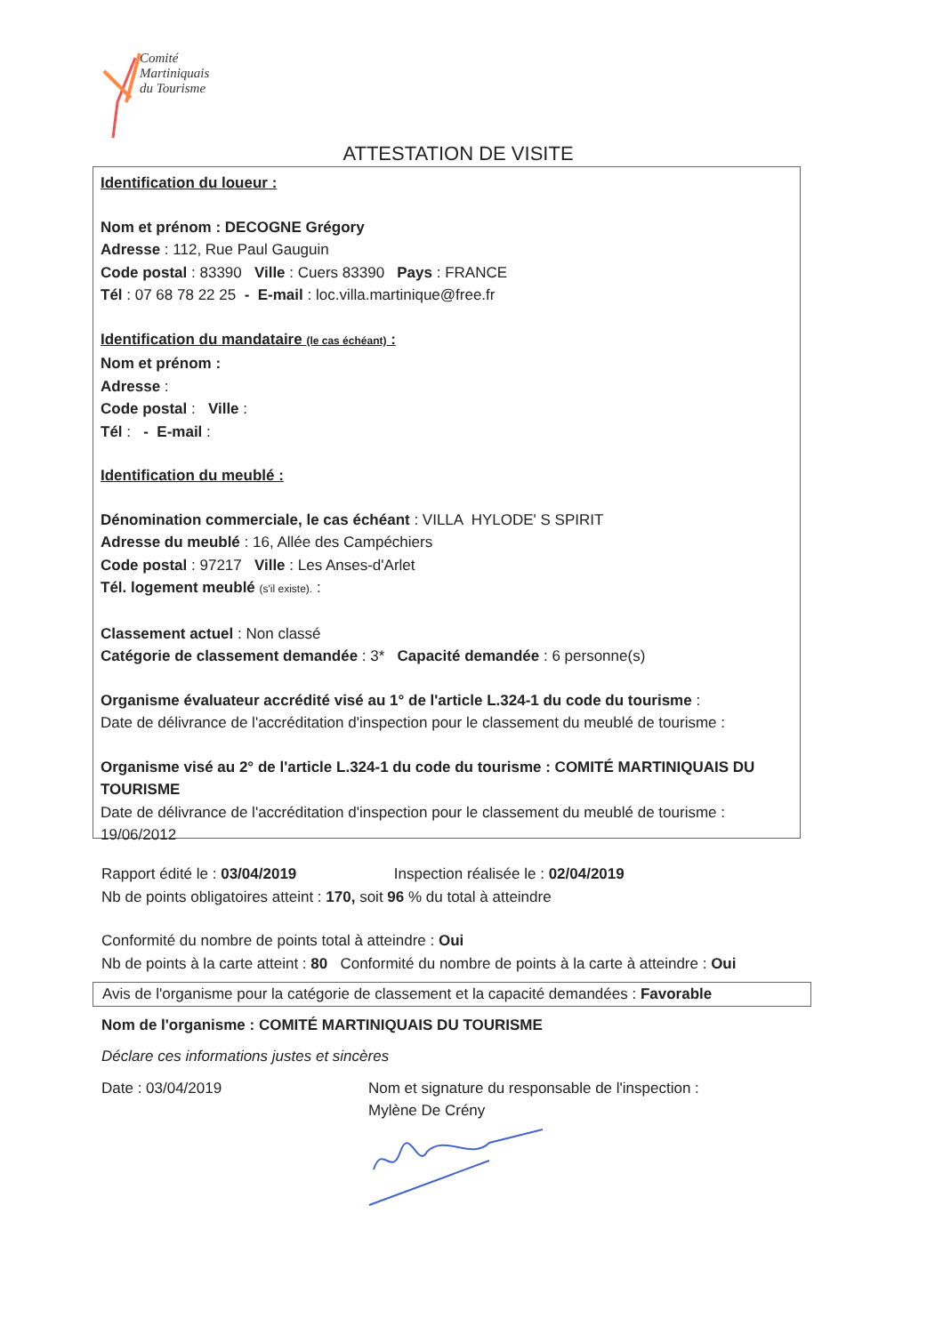Comité
Martiniquais
du Tourisme
ATTESTATION DE VISITE
Identification du loueur :
Nom et prénom : DECOGNE Grégory
Adresse : 112, Rue Paul Gauguin
Code postal : 83390 Ville : Cuers 83390 Pays : FRANCE
Tél : 07 68 78 22 25 - E-mail : loc.villa.martinique@free.fr
Identification du mandataire (le cas échéant) :
Nom et prénom :
Adresse :
Code postal : Ville :
Tél : - E-mail :
Identification du meublé :
Dénomination commerciale, le cas échéant : VILLA HYLODE' S SPIRIT
Adresse du meublé : 16, Allée des Campéchiers
Code postal : 97217 Ville : Les Anses-d'Arlet
Tél. logement meublé (s'il existe). :
Classement actuel : Non classé
Catégorie de classement demandée : 3* Capacité demandée : 6 personne(s)
Organisme évaluateur accrédité visé au 1° de l'article L.324-1 du code du tourisme :
Date de délivrance de l'accréditation d'inspection pour le classement du meublé de tourisme :
Organisme visé au 2° de l'article L.324-1 du code du tourisme : COMITÉ MARTINIQUAIS DU TOURISME
Date de délivrance de l'accréditation d'inspection pour le classement du meublé de tourisme : 19/06/2012
Rapport édité le : 03/04/2019 Inspection réalisée le : 02/04/2019
Nb de points obligatoires atteint : 170, soit 96 % du total à atteindre
Conformité du nombre de points total à atteindre : Oui
Nb de points à la carte atteint : 80 Conformité du nombre de points à la carte à atteindre : Oui
Avis de l'organisme pour la catégorie de classement et la capacité demandées : Favorable
Nom de l'organisme : COMITÉ MARTINIQUAIS DU TOURISME
Déclare ces informations justes et sincères
Date : 03/04/2019 Nom et signature du responsable de l'inspection :
Mylène De Crény